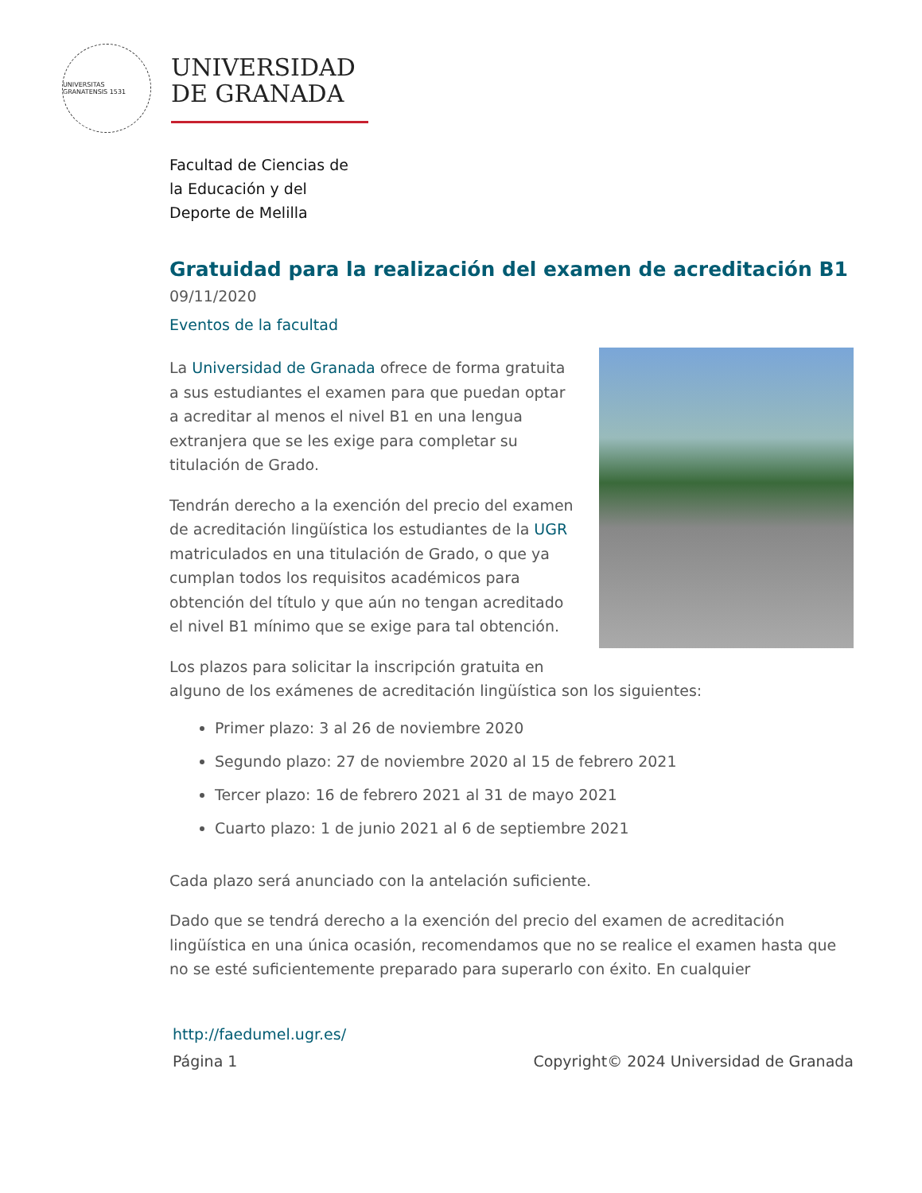UNIVERSITAS GRANATENSIS 1531
UNIVERSIDAD
DE GRANADA
Facultad de Ciencias de
la Educación y del
Deporte de Melilla
Gratuidad para la realización del examen de acreditación B1
09/11/2020
Eventos de la facultad
La Universidad de Granada ofrece de forma gratuita a sus estudiantes el examen para que puedan optar a acreditar al menos el nivel B1 en una lengua extranjera que se les exige para completar su titulación de Grado.
Tendrán derecho a la exención del precio del examen de acreditación lingüística los estudiantes de la UGR matriculados en una titulación de Grado, o que ya cumplan todos los requisitos académicos para obtención del título y que aún no tengan acreditado el nivel B1 mínimo que se exige para tal obtención.
Los plazos para solicitar la inscripción gratuita en alguno de los exámenes de acreditación lingüística son los siguientes:
Primer plazo: 3 al 26 de noviembre 2020
Segundo plazo: 27 de noviembre 2020 al 15 de febrero 2021
Tercer plazo: 16 de febrero 2021 al 31 de mayo 2021
Cuarto plazo: 1 de junio 2021 al 6 de septiembre 2021
Cada plazo será anunciado con la antelación suficiente.
Dado que se tendrá derecho a la exención del precio del examen de acreditación lingüística en una única ocasión, recomendamos que no se realice el examen hasta que no se esté suficientemente preparado para superarlo con éxito. En cualquier
http://faedumel.ugr.es/
Página 1 Copyright© 2024 Universidad de Granada